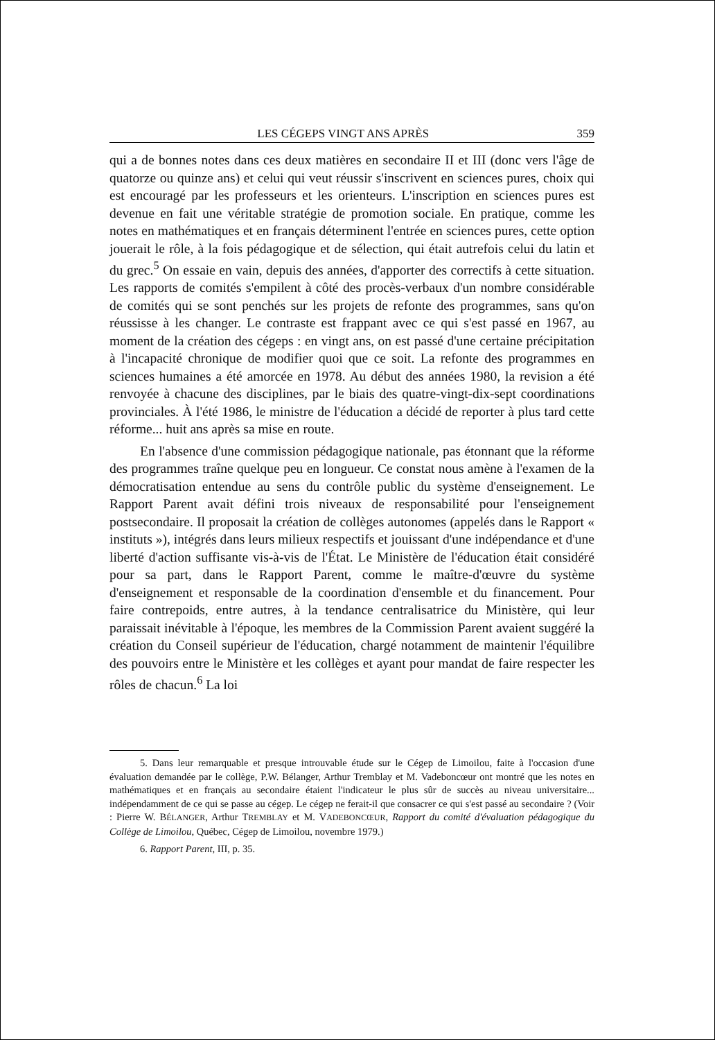LES CÉGEPS VINGT ANS APRÈS 359
qui a de bonnes notes dans ces deux matières en secondaire II et III (donc vers l'âge de quatorze ou quinze ans) et celui qui veut réussir s'inscrivent en sciences pures, choix qui est encouragé par les professeurs et les orienteurs. L'inscription en sciences pures est devenue en fait une véritable stratégie de promotion sociale. En pratique, comme les notes en mathématiques et en français déterminent l'entrée en sciences pures, cette option jouerait le rôle, à la fois pédagogique et de sélection, qui était autrefois celui du latin et du grec.<sup>5</sup> On essaie en vain, depuis des années, d'apporter des correctifs à cette situation. Les rapports de comités s'empilent à côté des procès-verbaux d'un nombre considérable de comités qui se sont penchés sur les projets de refonte des programmes, sans qu'on réussisse à les changer. Le contraste est frappant avec ce qui s'est passé en 1967, au moment de la création des cégeps : en vingt ans, on est passé d'une certaine précipitation à l'incapacité chronique de modifier quoi que ce soit. La refonte des programmes en sciences humaines a été amorcée en 1978. Au début des années 1980, la revision a été renvoyée à chacune des disciplines, par le biais des quatre-vingt-dix-sept coordinations provinciales. À l'été 1986, le ministre de l'éducation a décidé de reporter à plus tard cette réforme... huit ans après sa mise en route.
En l'absence d'une commission pédagogique nationale, pas étonnant que la réforme des programmes traîne quelque peu en longueur. Ce constat nous amène à l'examen de la démocratisation entendue au sens du contrôle public du système d'enseignement. Le Rapport Parent avait défini trois niveaux de responsabilité pour l'enseignement postsecondaire. Il proposait la création de collèges autonomes (appelés dans le Rapport « instituts »), intégrés dans leurs milieux respectifs et jouissant d'une indépendance et d'une liberté d'action suffisante vis-à-vis de l'État. Le Ministère de l'éducation était considéré pour sa part, dans le Rapport Parent, comme le maître-d'œuvre du système d'enseignement et responsable de la coordination d'ensemble et du financement. Pour faire contrepoids, entre autres, à la tendance centralisatrice du Ministère, qui leur paraissait inévitable à l'époque, les membres de la Commission Parent avaient suggéré la création du Conseil supérieur de l'éducation, chargé notamment de maintenir l'équilibre des pouvoirs entre le Ministère et les collèges et ayant pour mandat de faire respecter les rôles de chacun.<sup>6</sup> La loi
5. Dans leur remarquable et presque introuvable étude sur le Cégep de Limoilou, faite à l'occasion d'une évaluation demandée par le collège, P.W. Bélanger, Arthur Tremblay et M. Vadeboncœur ont montré que les notes en mathématiques et en français au secondaire étaient l'indicateur le plus sûr de succès au niveau universitaire... indépendamment de ce qui se passe au cégep. Le cégep ne ferait-il que consacrer ce qui s'est passé au secondaire ? (Voir : Pierre W. BÉLANGER, Arthur TREMBLAY et M. VADEBONCŒUR, Rapport du comité d'évaluation pédagogique du Collège de Limoilou, Québec, Cégep de Limoilou, novembre 1979.)
6. Rapport Parent, III, p. 35.